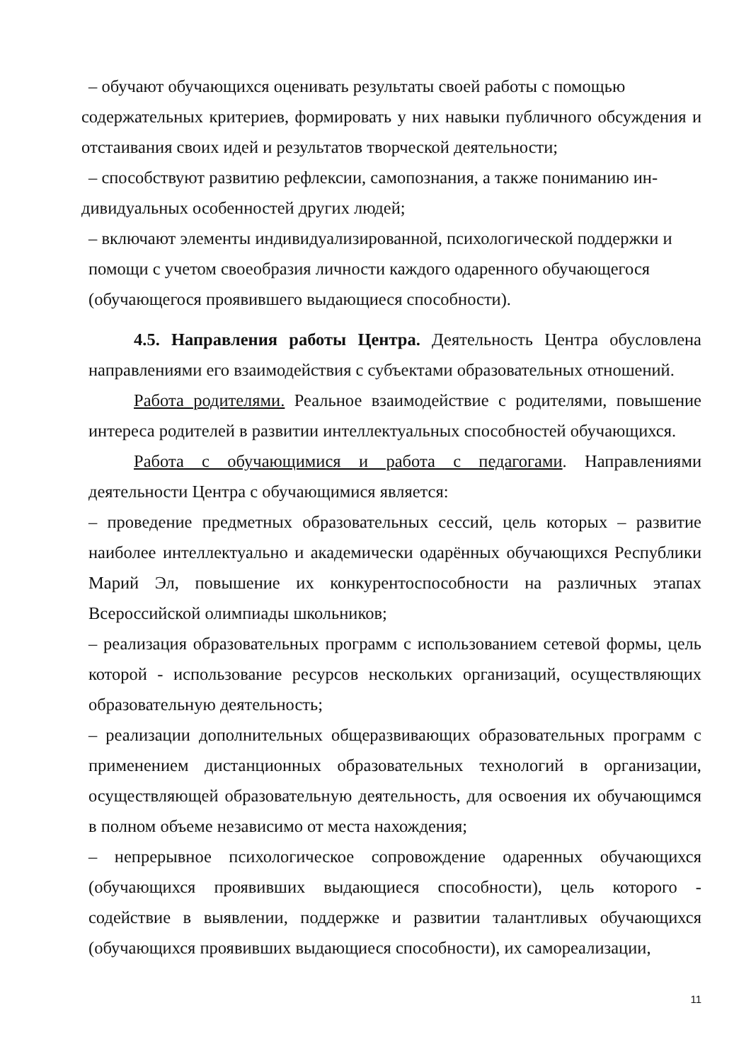– обучают обучающихся оценивать результаты своей работы с помощью
содержательных критериев, формировать у них навыки публичного обсуждения и отстаивания своих идей и результатов творческой деятельности;
– способствуют развитию рефлексии, самопознания, а также пониманию ин-
дивидуальных особенностей других людей;
– включают элементы индивидуализированной, психологической поддержки и помощи с учетом своеобразия личности каждого одаренного обучающегося (обучающегося проявившего выдающиеся способности).
4.5. Направления работы Центра. Деятельность Центра обусловлена направлениями его взаимодействия с субъектами образовательных отношений.
Работа родителями. Реальное взаимодействие с родителями, повышение интереса родителей в развитии интеллектуальных способностей обучающихся.
Работа с обучающимися и работа с педагогами. Направлениями деятельности Центра с обучающимися является:
– проведение предметных образовательных сессий, цель которых – развитие наиболее интеллектуально и академически одарённых обучающихся Республики Марий Эл, повышение их конкурентоспособности на различных этапах Всероссийской олимпиады школьников;
– реализация образовательных программ с использованием сетевой формы, цель которой - использование ресурсов нескольких организаций, осуществляющих образовательную деятельность;
– реализации дополнительных общеразвивающих образовательных программ с применением дистанционных образовательных технологий в организации, осуществляющей образовательную деятельность, для освоения их обучающимся в полном объеме независимо от места нахождения;
– непрерывное психологическое сопровождение одаренных обучающихся (обучающихся проявивших выдающиеся способности), цель которого - содействие в выявлении, поддержке и развитии талантливых обучающихся (обучающихся проявивших выдающиеся способности), их самореализации,
11